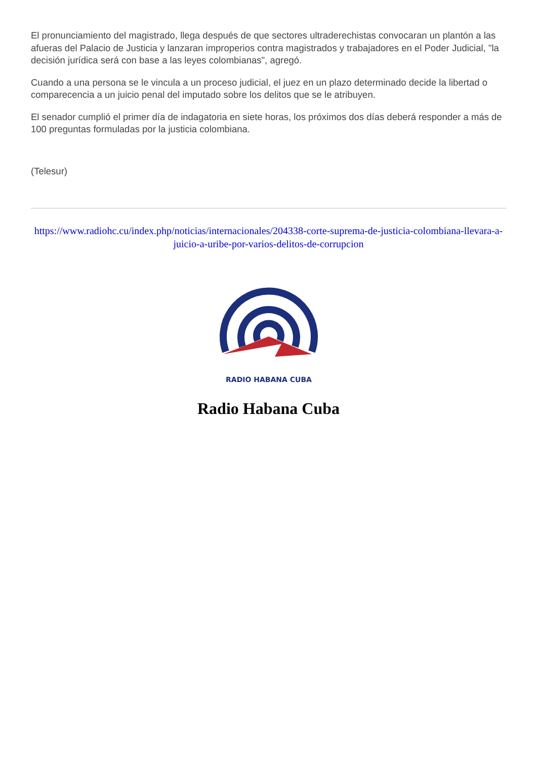El pronunciamiento del magistrado, llega después de que sectores ultraderechistas convocaran un plantón a las afueras del Palacio de Justicia y lanzaran improperios contra magistrados y trabajadores en el Poder Judicial, "la decisión jurídica será con base a las leyes colombianas", agregó.
Cuando a una persona se le vincula a un proceso judicial, el juez en un plazo determinado decide la libertad o comparecencia a un juicio penal del imputado sobre los delitos que se le atribuyen.
El senador cumplió el primer día de indagatoria en siete horas, los próximos dos días deberá responder a más de 100 preguntas formuladas por la justicia colombiana.
(Telesur)
https://www.radiohc.cu/index.php/noticias/internacionales/204338-corte-suprema-de-justicia-colombiana-llevara-a-juicio-a-uribe-por-varios-delitos-de-corrupcion
RADIO HABANA CUBA
Radio Habana Cuba